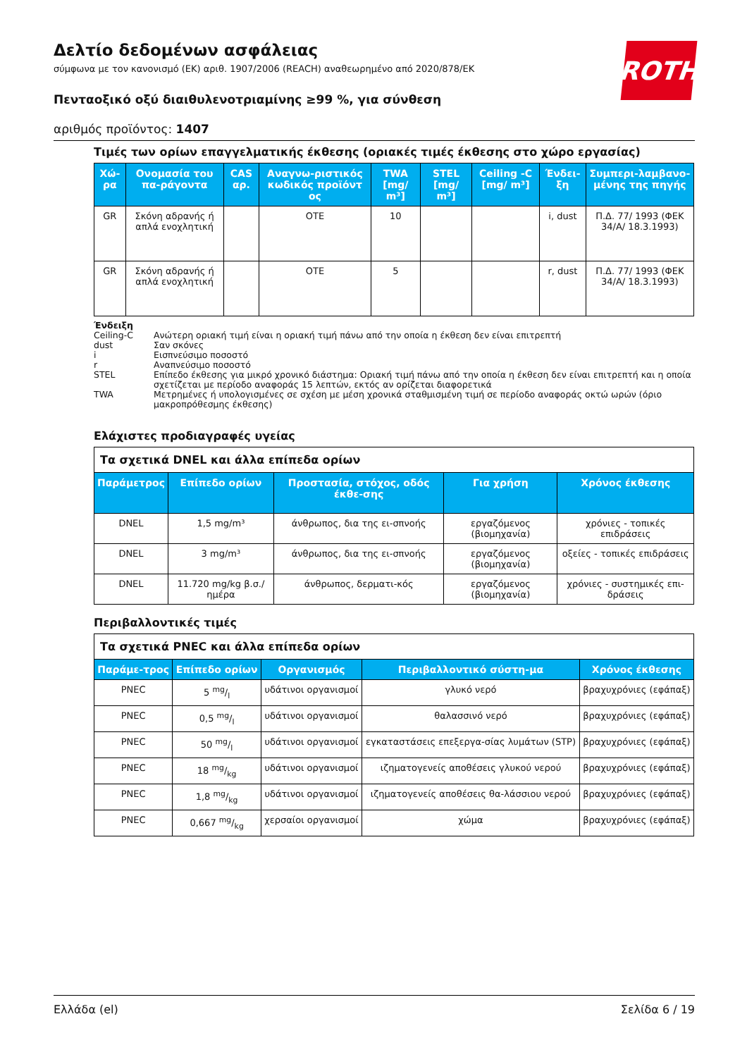Δελτίο δεδομένων ασφάλειας
σύμφωνα με τον κανονισμό (ΕΚ) αριθ. 1907/2006 (REACH) αναθεωρημένο από 2020/878/ΕΚ
Πενταοξικό οξύ διαιθυλενοτριαμίνης ≥99 %, για σύνθεση
αριθμός προϊόντος: 1407
ROTH
Τιμές των ορίων επαγγελματικής έκθεσης (οριακές τιμές έκθεσης στο χώρο εργασίας)
| Χώ-ρα | Ονομασία του πα-ράγοντα | CAS αρ. | Αναγνω-ριστικός κωδικός προϊόντ ος | TWA [mg/ m³] | STEL [mg/ m³] | Ceiling -C [mg/ m³] | Ένδει-ξη | Συμπερι-λαμβανο-μένης της πηγής |
| --- | --- | --- | --- | --- | --- | --- | --- | --- |
| GR | Σκόνη αδρανής ή απλά ενοχλητική | | OTE | 10 | | | i, dust | Π.Δ. 77/ 1993 (ΦΕΚ 34/Α/ 18.3.1993) |
| GR | Σκόνη αδρανής ή απλά ενοχλητική | | OTE | 5 | | | r, dust | Π.Δ. 77/ 1993 (ΦΕΚ 34/Α/ 18.3.1993) |
Ένδειξη
Ceiling-C Ανώτερη οριακή τιμή είναι η οριακή τιμή πάνω από την οποία η έκθεση δεν είναι επιτρεπτή
dust Σαν σκόνες
i Εισπνεύσιμο ποσοστό
r Αναπνεύσιμο ποσοστό
STEL Επίπεδο έκθεσης για μικρό χρονικό διάστημα: Οριακή τιμή πάνω από την οποία η έκθεση δεν είναι επιτρεπτή και η οποία σχετίζεται με περίοδο αναφοράς 15 λεπτών, εκτός αν ορίζεται διαφορετικά
TWA Μετρημένες ή υπολογισμένες σε σχέση με μέση χρονικά σταθμισμένη τιμή σε περίοδο αναφοράς οκτώ ωρών (όριο μακροπρόθεσμης έκθεσης)
Ελάχιστες προδιαγραφές υγείας
| Τα σχετικά DNEL και άλλα επίπεδα ορίων | | | | |
| Παράμετρος | Επίπεδο ορίων | Προστασία, στόχος, οδός έκθε-σης | Για χρήση | Χρόνος έκθεσης |
| DNEL | 1,5 mg/m³ | άνθρωπος, δια της ει-σπνοής | εργαζόμενος (βιομηχανία) | χρόνιες - τοπικές επιδράσεις |
| DNEL | 3 mg/m³ | άνθρωπος, δια της ει-σπνοής | εργαζόμενος (βιομηχανία) | οξείες - τοπικές επιδράσεις |
| DNEL | 11.720 mg/kg β.σ./ημέρα | άνθρωπος, δερματι-κός | εργαζόμενος (βιομηχανία) | χρόνιες - συστημικές επι-δράσεις |
Περιβαλλοντικές τιμές
| Τα σχετικά PNEC και άλλα επίπεδα ορίων | | | | |
| Παράμε-τρος | Επίπεδο ορίων | Οργανισμός | Περιβαλλοντικό σύστη-μα | Χρόνος έκθεσης |
| PNEC | 5 mg/l | υδάτινοι οργανισμοί | γλυκό νερό | βραχυχρόνιες (εφάπαξ) |
| PNEC | 0,5 mg/l | υδάτινοι οργανισμοί | θαλασσινό νερό | βραχυχρόνιες (εφάπαξ) |
| PNEC | 50 mg/l | υδάτινοι οργανισμοί | εγκαταστάσεις επεξεργα-σίας λυμάτων (STP) | βραχυχρόνιες (εφάπαξ) |
| PNEC | 18 mg/kg | υδάτινοι οργανισμοί | ιζηματογενείς αποθέσεις γλυκού νερού | βραχυχρόνιες (εφάπαξ) |
| PNEC | 1,8 mg/kg | υδάτινοι οργανισμοί | ιζηματογενείς αποθέσεις θα-λάσσιου νερού | βραχυχρόνιες (εφάπαξ) |
| PNEC | 0,667 mg/kg | χερσαίοι οργανισμοί | χώμα | βραχυχρόνιες (εφάπαξ) |
Ελλάδα (el) Σελίδα 6 / 19